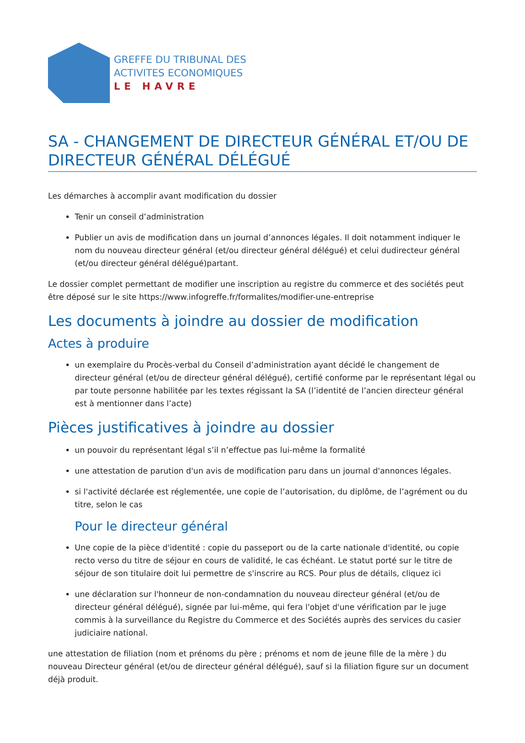GREFFE DU TRIBUNAL DES
ACTIVITES ECONOMIQUES
LE HAVRE
SA - CHANGEMENT DE DIRECTEUR GÉNÉRAL ET/OU DE DIRECTEUR GÉNÉRAL DÉLÉGUÉ
Les démarches à accomplir avant modification du dossier
Tenir un conseil d’administration
Publier un avis de modification dans un journal d’annonces légales. Il doit notamment indiquer le nom du nouveau directeur général (et/ou directeur général délégué) et celui dudirecteur général (et/ou directeur général délégué)partant.
Le dossier complet permettant de modifier une inscription au registre du commerce et des sociétés peut être déposé sur le site https://www.infogreffe.fr/formalites/modifier-une-entreprise
Les documents à joindre au dossier de modification
Actes à produire
un exemplaire du Procès-verbal du Conseil d’administration ayant décidé le changement de directeur général (et/ou de directeur général délégué), certifié conforme par le représentant légal ou par toute personne habilitée par les textes régissant la SA (l’identité de l’ancien directeur général est à mentionner dans l’acte)
Pièces justificatives à joindre au dossier
un pouvoir du représentant légal s’il n’effectue pas lui-même la formalité
une attestation de parution d'un avis de modification paru dans un journal d'annonces légales.
si l'activité déclarée est réglementée, une copie de l’autorisation, du diplôme, de l’agrément ou du titre, selon le cas
Pour le directeur général
Une copie de la pièce d'identité : copie du passeport ou de la carte nationale d'identité, ou copie recto verso du titre de séjour en cours de validité, le cas échéant. Le statut porté sur le titre de séjour de son titulaire doit lui permettre de s'inscrire au RCS. Pour plus de détails, cliquez ici
une déclaration sur l'honneur de non-condamnation du nouveau directeur général (et/ou de directeur général délégué), signée par lui-même, qui fera l'objet d'une vérification par le juge commis à la surveillance du Registre du Commerce et des Sociétés auprès des services du casier judiciaire national.
une attestation de filiation (nom et prénoms du père ; prénoms et nom de jeune fille de la mère ) du nouveau Directeur général (et/ou de directeur général délégué), sauf si la filiation figure sur un document déjà produit.